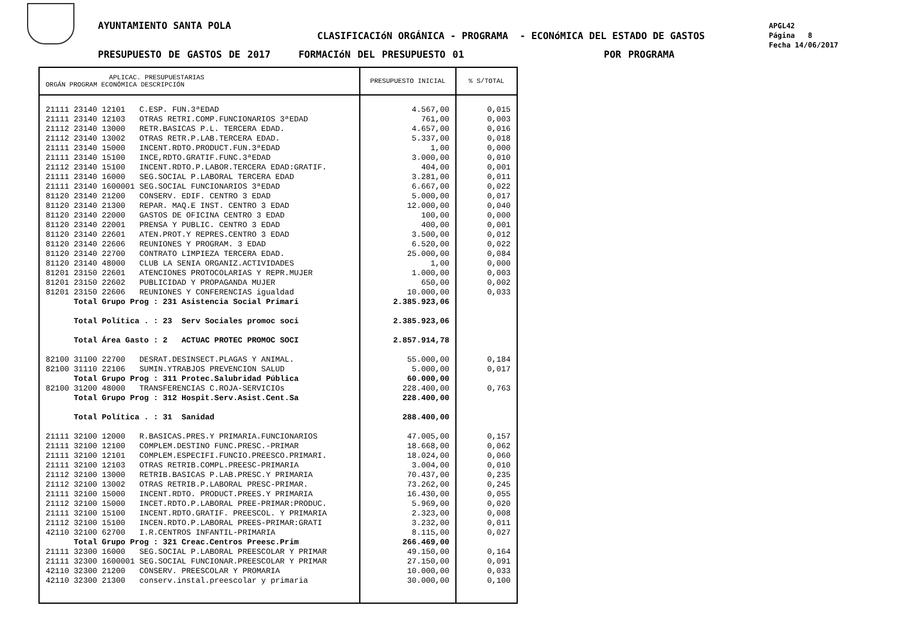AYUNTAMIENTO SANTA POLA
CLASIFICACIóN ORGÁNICA - PROGRAMA - ECONóMICA DEL ESTADO DE GASTOS
PRESUPUESTO DE GASTOS DE 2017 FORMACIóN DEL PRESUPUESTO 01 POR PROGRAMA
APGL42
Página 8
Fecha 14/06/2017
| APLICAC. PRESUPUESTARIAS ORGÁN PROGRAM ECONÓMICA DESCRIPCIÓN | PRESUPUESTO INICIAL | % S/TOTAL |
| --- | --- | --- |
| 21111 23140 12101 C.ESP. FUN.3ªEDAD | 4.567,00 | 0,015 |
| 21111 23140 12103 OTRAS RETRI.COMP.FUNCIONARIOS 3ªEDAD | 761,00 | 0,003 |
| 21112 23140 13000 RETR.BASICAS P.L. TERCERA EDAD. | 4.657,00 | 0,016 |
| 21112 23140 13002 OTRAS RETR.P.LAB.TERCERA EDAD. | 5.337,00 | 0,018 |
| 21111 23140 15000 INCENT.RDTO.PRODUCT.FUN.3ªEDAD | 1,00 | 0,000 |
| 21111 23140 15100 INCE,RDTO.GRATIF.FUNC.3ªEDAD | 3.000,00 | 0,010 |
| 21112 23140 15100 INCENT.RDTO.P.LABOR.TERCERA EDAD:GRATIF. | 404,00 | 0,001 |
| 21111 23140 16000 SEG.SOCIAL P.LABORAL TERCERA EDAD | 3.281,00 | 0,011 |
| 21111 23140 1600001 SEG.SOCIAL FUNCIONARIOS 3ªEDAD | 6.667,00 | 0,022 |
| 81120 23140 21200 CONSERV. EDIF. CENTRO 3 EDAD | 5.000,00 | 0,017 |
| 81120 23140 21300 REPAR. MAQ.E INST. CENTRO 3 EDAD | 12.000,00 | 0,040 |
| 81120 23140 22000 GASTOS DE OFICINA CENTRO 3 EDAD | 100,00 | 0,000 |
| 81120 23140 22001 PRENSA Y PUBLIC. CENTRO 3 EDAD | 400,00 | 0,001 |
| 81120 23140 22601 ATEN.PROT.Y REPRES.CENTRO 3 EDAD | 3.500,00 | 0,012 |
| 81120 23140 22606 REUNIONES Y PROGRAM. 3 EDAD | 6.520,00 | 0,022 |
| 81120 23140 22700 CONTRATO LIMPIEZA TERCERA EDAD. | 25.000,00 | 0,084 |
| 81120 23140 48000 CLUB LA SENIA ORGANIZ.ACTIVIDADES | 1,00 | 0,000 |
| 81201 23150 22601 ATENCIONES PROTOCOLARIAS Y REPR.MUJER | 1.000,00 | 0,003 |
| 81201 23150 22602 PUBLICIDAD Y PROPAGANDA MUJER | 650,00 | 0,002 |
| 81201 23150 22606 REUNIONES Y CONFERENCIAS igualdad | 10.000,00 | 0,033 |
| Total Grupo Prog : 231 Asistencia Social Primari | 2.385.923,06 | |
| Total Política . : 23 Serv Sociales promoc soci | 2.385.923,06 | |
| Total Área Gasto : 2 ACTUAC PROTEC PROMOC SOCI | 2.857.914,78 | |
| 82100 31100 22700 DESRAT.DESINSECT.PLAGAS Y ANIMAL. | 55.000,00 | 0,184 |
| 82100 31110 22106 SUMIN.YTRABJOS PREVENCION SALUD | 5.000,00 | 0,017 |
| Total Grupo Prog : 311 Protec.Salubridad Pública | 60.000,00 | |
| 82100 31200 48000 TRANSFERENCIAS C.ROJA-SERVICIOs | 228.400,00 | 0,763 |
| Total Grupo Prog : 312 Hospit.Serv.Asist.Cent.Sa | 228.400,00 | |
| Total Política . : 31 Sanidad | 288.400,00 | |
| 21111 32100 12000 R.BASICAS.PRES.Y PRIMARIA.FUNCIONARIOS | 47.005,00 | 0,157 |
| 21111 32100 12100 COMPLEM.DESTINO FUNC.PRESC.-PRIMAR | 18.668,00 | 0,062 |
| 21111 32100 12101 COMPLEM.ESPECIFI.FUNCIO.PREESCO.PRIMARI. | 18.024,00 | 0,060 |
| 21111 32100 12103 OTRAS RETRIB.COMPL.PREESC-PRIMARIA | 3.004,00 | 0,010 |
| 21112 32100 13000 RETRIB.BASICAS P.LAB.PRESC.Y PRIMARIA | 70.437,00 | 0,235 |
| 21112 32100 13002 OTRAS RETRIB.P.LABORAL PRESC-PRIMAR. | 73.262,00 | 0,245 |
| 21111 32100 15000 INCENT.RDTO. PRODUCT.PREES.Y PRIMARIA | 16.430,00 | 0,055 |
| 21112 32100 15000 INCET.RDTO.P.LABORAL PREE-PRIMAR:PRODUC. | 5.969,00 | 0,020 |
| 21111 32100 15100 INCENT.RDTO.GRATIF. PREESCOL. Y PRIMARIA | 2.323,00 | 0,008 |
| 21112 32100 15100 INCEN.RDTO.P.LABORAL PREES-PRIMAR:GRATI | 3.232,00 | 0,011 |
| 42110 32100 62700 I.R.CENTROS INFANTIL-PRIMARIA | 8.115,00 | 0,027 |
| Total Grupo Prog : 321 Creac.Centros Preesc.Prim | 266.469,00 | |
| 21111 32300 16000 SEG.SOCIAL P.LABORAL PREESCOLAR Y PRIMAR | 49.150,00 | 0,164 |
| 21111 32300 1600001 SEG.SOCIAL FUNCIONAR.PREESCOLAR Y PRIMAR | 27.150,00 | 0,091 |
| 42110 32300 21200 CONSERV. PREESCOLAR Y PROMARIA | 10.000,00 | 0,033 |
| 42110 32300 21300 conserv.instal.preescolar y primaria | 30.000,00 | 0,100 |